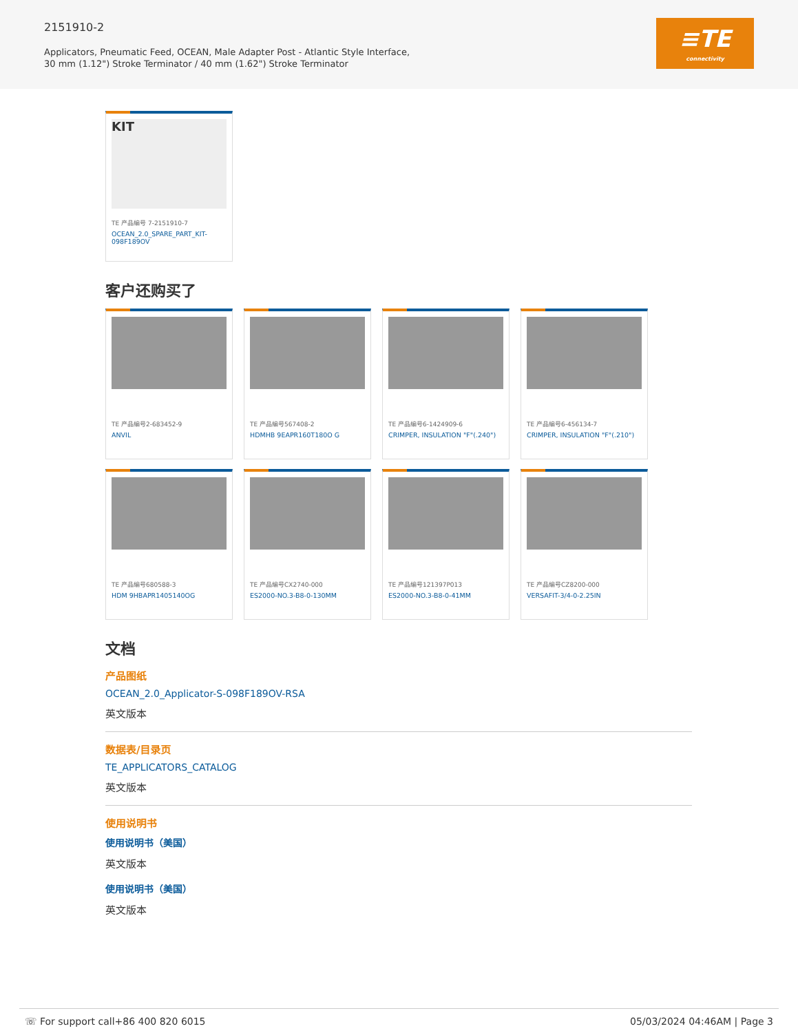2151910-2
Applicators, Pneumatic Feed, OCEAN, Male Adapter Post - Atlantic Style Interface,
30 mm (1.12") Stroke Terminator / 40 mm (1.62") Stroke Terminator
≡TE
connectivity
KIT
TE 产品编号 7-2151910-7
OCEAN_2.0_SPARE_PART_KIT-098F189OV
客户还购买了
TE 产品编号2-683452-9
ANVIL
TE 产品编号567408-2
HDMHB 9EAPR160T180O G
TE 产品编号6-1424909-6
CRIMPER, INSULATION "F"(.240")
TE 产品编号6-456134-7
CRIMPER, INSULATION "F"(.210")
TE 产品编号680588-3
HDM 9HBAPR1405140OG
TE 产品编号CX2740-000
ES2000-NO.3-B8-0-130MM
TE 产品编号121397P013
ES2000-NO.3-B8-0-41MM
TE 产品编号CZ8200-000
VERSAFIT-3/4-0-2.25IN
文档
产品图纸
OCEAN_2.0_Applicator-S-098F189OV-RSA
英文版本
数据表/目录页
TE_APPLICATORS_CATALOG
英文版本
使用说明书
使用说明书（美国）
英文版本
使用说明书（美国）
英文版本
☏ For support call+86 400 820 6015 05/03/2024 04:46AM | Page 3